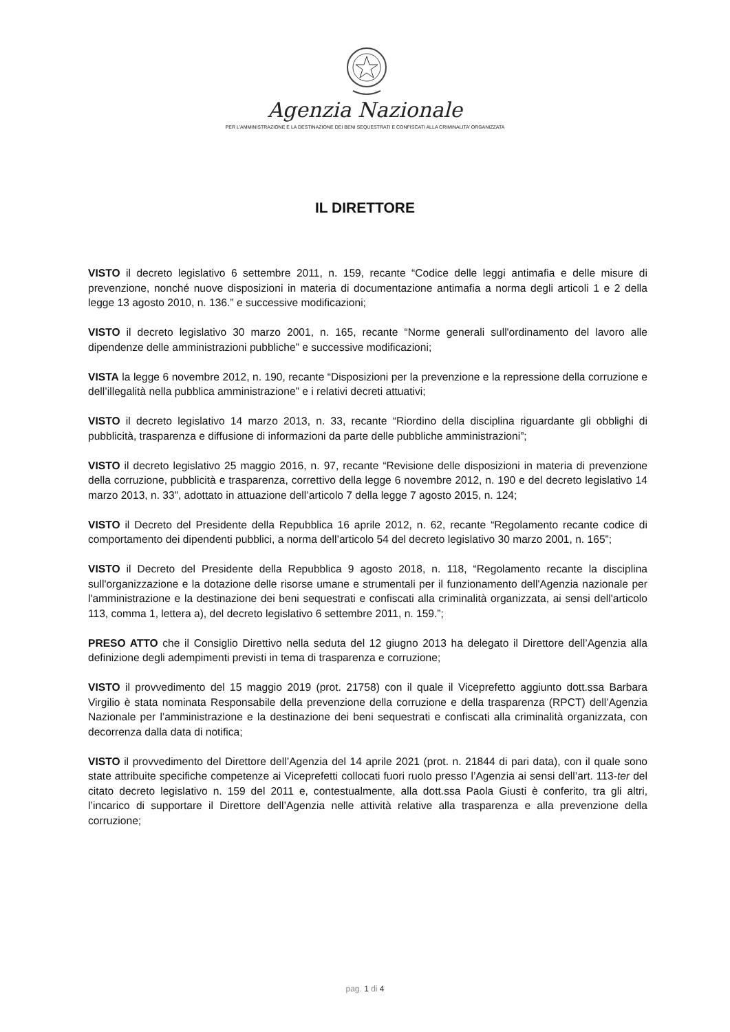Agenzia Nazionale
PER L’AMMINISTRAZIONE E LA DESTINAZIONE DEI BENI SEQUESTRATI E CONFISCATI ALLA CRIMINALITA’ ORGANIZZATA
IL DIRETTORE
VISTO il decreto legislativo 6 settembre 2011, n. 159, recante “Codice delle leggi antimafia e delle misure di prevenzione, nonché nuove disposizioni in materia di documentazione antimafia a norma degli articoli 1 e 2 della legge 13 agosto 2010, n. 136.” e successive modificazioni;
VISTO il decreto legislativo 30 marzo 2001, n. 165, recante “Norme generali sull'ordinamento del lavoro alle dipendenze delle amministrazioni pubbliche” e successive modificazioni;
VISTA la legge 6 novembre 2012, n. 190, recante “Disposizioni per la prevenzione e la repressione della corruzione e dell’illegalità nella pubblica amministrazione” e i relativi decreti attuativi;
VISTO il decreto legislativo 14 marzo 2013, n. 33, recante “Riordino della disciplina riguardante gli obblighi di pubblicità, trasparenza e diffusione di informazioni da parte delle pubbliche amministrazioni”;
VISTO il decreto legislativo 25 maggio 2016, n. 97, recante “Revisione delle disposizioni in materia di prevenzione della corruzione, pubblicità e trasparenza, correttivo della legge 6 novembre 2012, n. 190 e del decreto legislativo 14 marzo 2013, n. 33”, adottato in attuazione dell’articolo 7 della legge 7 agosto 2015, n. 124;
VISTO il Decreto del Presidente della Repubblica 16 aprile 2012, n. 62, recante “Regolamento recante codice di comportamento dei dipendenti pubblici, a norma dell’articolo 54 del decreto legislativo 30 marzo 2001, n. 165”;
VISTO il Decreto del Presidente della Repubblica 9 agosto 2018, n. 118, “Regolamento recante la disciplina sull'organizzazione e la dotazione delle risorse umane e strumentali per il funzionamento dell'Agenzia nazionale per l'amministrazione e la destinazione dei beni sequestrati e confiscati alla criminalità organizzata, ai sensi dell'articolo 113, comma 1, lettera a), del decreto legislativo 6 settembre 2011, n. 159.”;
PRESO ATTO che il Consiglio Direttivo nella seduta del 12 giugno 2013 ha delegato il Direttore dell’Agenzia alla definizione degli adempimenti previsti in tema di trasparenza e corruzione;
VISTO il provvedimento del 15 maggio 2019 (prot. 21758) con il quale il Viceprefetto aggiunto dott.ssa Barbara Virgilio è stata nominata Responsabile della prevenzione della corruzione e della trasparenza (RPCT) dell’Agenzia Nazionale per l’amministrazione e la destinazione dei beni sequestrati e confiscati alla criminalità organizzata, con decorrenza dalla data di notifica;
VISTO il provvedimento del Direttore dell’Agenzia del 14 aprile 2021 (prot. n. 21844 di pari data), con il quale sono state attribuite specifiche competenze ai Viceprefetti collocati fuori ruolo presso l’Agenzia ai sensi dell’art. 113-ter del citato decreto legislativo n. 159 del 2011 e, contestualmente, alla dott.ssa Paola Giusti è conferito, tra gli altri, l’incarico di supportare il Direttore dell’Agenzia nelle attività relative alla trasparenza e alla prevenzione della corruzione;
pag. 1 di 4